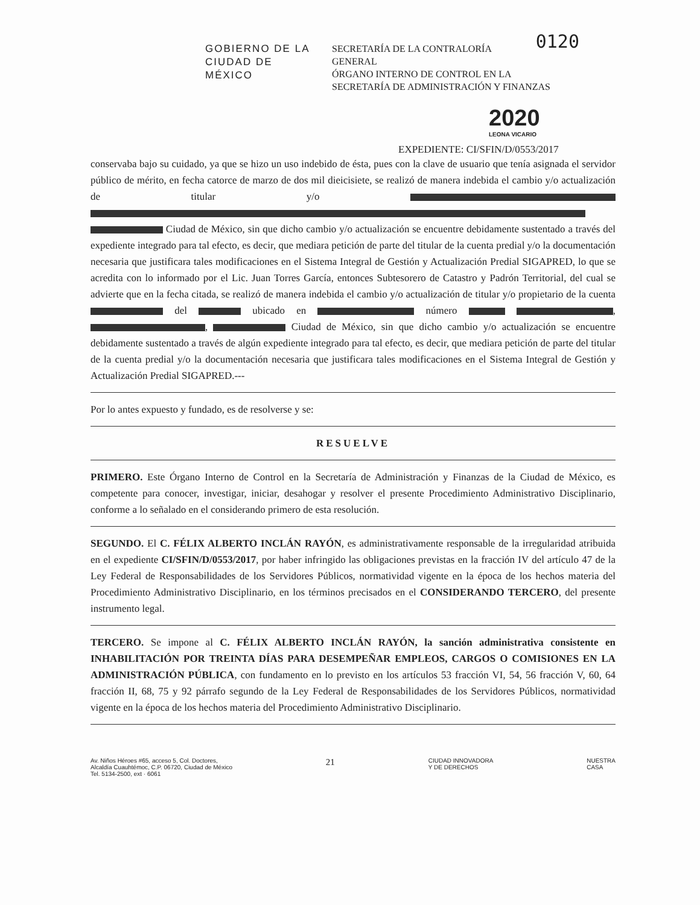GOBIERNO DE LA
CIUDAD DE MÉXICO
SECRETARÍA DE LA CONTRALORÍA 0120
GENERAL
ÓRGANO INTERNO DE CONTROL EN LA SECRETARÍA DE ADMINISTRACIÓN Y FINANZAS
2020
LEONA VICARIO
EXPEDIENTE: CI/SFIN/D/0553/2017
conservaba bajo su cuidado, ya que se hizo un uso indebido de ésta, pues con la clave de usuario que tenía asignada el servidor público de mérito, en fecha catorce de marzo de dos mil dieicisiete, se realizó de manera indebida el cambio y/o actualización de titular y/o Ciudad de México, sin que dicho cambio y/o actualización se encuentre debidamente sustentado a través del expediente integrado para tal efecto, es decir, que mediara petición de parte del titular de la cuenta predial y/o la documentación necesaria que justificara tales modificaciones en el Sistema Integral de Gestión y Actualización Predial SIGAPRED, lo que se acredita con lo informado por el Lic. Juan Torres García, entonces Subtesorero de Catastro y Padrón Territorial, del cual se advierte que en la fecha citada, se realizó de manera indebida el cambio y/o actualización de titular y/o propietario de la cuenta del ubicado en número , , Ciudad de México, sin que dicho cambio y/o actualización se encuentre debidamente sustentado a través de algún expediente integrado para tal efecto, es decir, que mediara petición de parte del titular de la cuenta predial y/o la documentación necesaria que justificara tales modificaciones en el Sistema Integral de Gestión y Actualización Predial SIGAPRED.---
Por lo antes expuesto y fundado, es de resolverse y se:
RESUELVE
PRIMERO. Este Órgano Interno de Control en la Secretaría de Administración y Finanzas de la Ciudad de México, es competente para conocer, investigar, iniciar, desahogar y resolver el presente Procedimiento Administrativo Disciplinario, conforme a lo señalado en el considerando primero de esta resolución.
SEGUNDO. El C. FÉLIX ALBERTO INCLÁN RAYÓN, es administrativamente responsable de la irregularidad atribuida en el expediente CI/SFIN/D/0553/2017, por haber infringido las obligaciones previstas en la fracción IV del artículo 47 de la Ley Federal de Responsabilidades de los Servidores Públicos, normatividad vigente en la época de los hechos materia del Procedimiento Administrativo Disciplinario, en los términos precisados en el CONSIDERANDO TERCERO, del presente instrumento legal.
TERCERO. Se impone al C. FÉLIX ALBERTO INCLÁN RAYÓN, la sanción administrativa consistente en INHABILITACIÓN POR TREINTA DÍAS PARA DESEMPEÑAR EMPLEOS, CARGOS O COMISIONES EN LA ADMINISTRACIÓN PÚBLICA, con fundamento en lo previsto en los artículos 53 fracción VI, 54, 56 fracción V, 60, 64 fracción II, 68, 75 y 92 párrafo segundo de la Ley Federal de Responsabilidades de los Servidores Públicos, normatividad vigente en la época de los hechos materia del Procedimiento Administrativo Disciplinario.
Av. Niños Héroes #65, acceso 5, Col. Doctores,
Alcaldía Cuauhtémoc, C.P. 06720, Ciudad de México
Tel. 5134-2500, ext · 6061
21
CIUDAD INNOVADORA
Y DE DERECHOS
NUESTRA
CASA